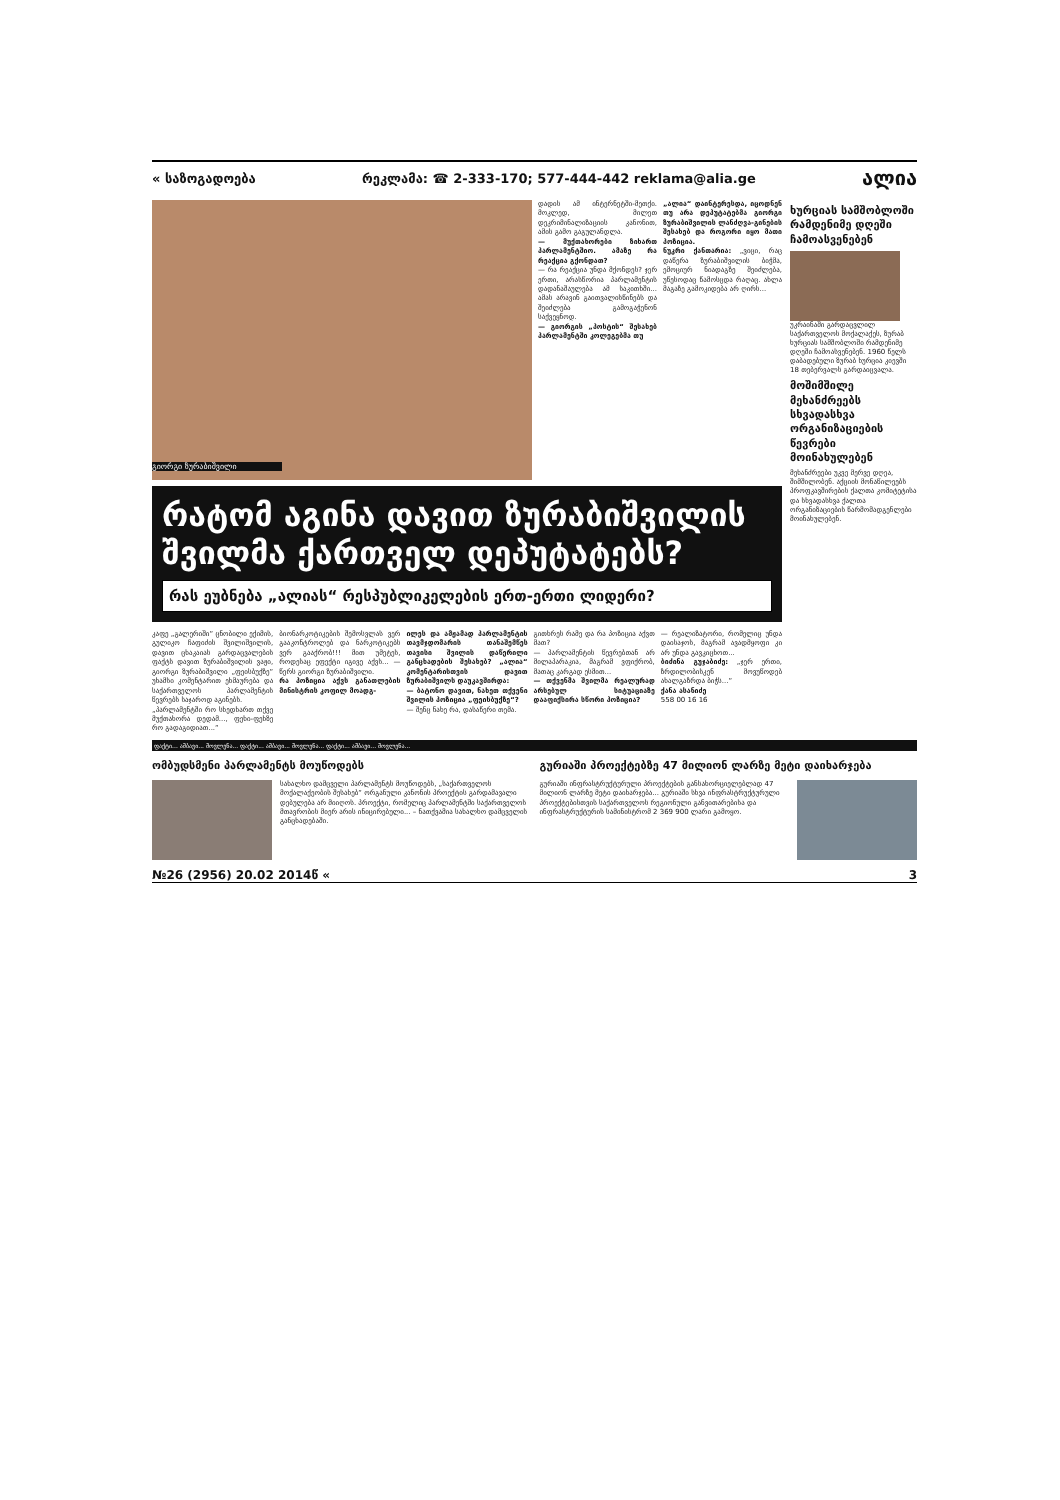« საზოგადოება რეკლამა: ☎ 2-333-170; 577-444-442 reklama@alia.ge ალია
გიორგი ზურაბიშვილი
დადის ამ ინტერნეტში-მეთქი. მოკლედ, მილეთ დეკრიმინალიზაციის კანონით, ამის გამო გაგულანდლა.
— მუქთახორები ზიხართ პარლამენტშიო. ამაზე რა რეაქცია გქონდათ?
— რა რეაქცია უნდა მქონდეს? ჯერ ერთი, არასწორია პარლამენტის დადანაშაულება ამ საკითხში... ამას არავინ გაითვალისწინებს და შეიძლება გამოგაჭენონ საქვეყნოდ.
— გიორგის „პოსტის“ შესახებ პარლამენტში კოლეგებმა თუ
„ალია“ დაინტერესდა, იცოდნენ თუ არა დეპუტატებმა გიორგი ზურაბიშვილის ლანძღვა-გინების შესახებ და როგორი იყო მათი პოზიცია.
ნუკრი ქანთარია: „ვიცი, რაც დაწერა ზურაბიშვილის ბიჭმა, ემოციურ ნიადაგზე შეიძლება, უწესოდაც წამოსცდა რაღაც. ახლა მაგაზე გამოკიდება არ ღირს...
რატომ აგინა დავით ზურაბიშვილის შვილმა ქართველ დეპუტატებს?
რას ეუბნება „ალიას“ რესპუბლიკელების ერთ-ერთი ლიდერი?
კაფე „გალერიში“ ცნობილი ექიმის, გულიკო ჩაფიძის შვილიშვილის, დავით ცხაკაიას გარდაცვალების ფაქტს დავით ზურაბიშვილის ვაჟი, გიორგი ზურაბიშვილი „ფეისბუქზე“ უხამსი კომენტარით ეხმაურება და საქართველოს პარლამენტის წევრებს საჯაროდ აგინებს.
„პარლამენტში რო სხედხართ თქვე მუქთახორა დედამ..., ფეხი-ფეხზე რო გადაგიდიათ...“
ბიონარკოტიკების შემოსვლას ვერ გააკონტროლებ და ნარკოტიკებს ვერ გააქრობ!!! მით უმეტეს, როდესაც ეფექტი იგივე აქვს... — წერს გიორგი ზურაბიშვილი.
რა პოზიცია აქვს განათლების მინისტრის კოფილ მოადგ-
ილეს და ამჟამად პარლამენტის თავმჯდომარის თანაშემწეს თავისი შვილის დაწერილი განცხადების შესახებ? „ალია“ კომენტარისთვის დავით ზურაბიშვილს დაუკავშირდა:
— ბატონო დავით, ნახეთ თქვენი შვილის პოზიცია „ფეისბუქზე“?
— შენც ნახე რა, დასაწერი თემა.
გითხრეს რამე და რა პოზიცია აქვთ მათ?
— პარლამენტის წევრებთან არ მილაპარაკია, მაგრამ ვფიქრობ, მათაც კარგად ესმით...
— თქვენმა შვილმა რეალურად არსებულ სიტუაციაზე დააფიქსირა სწორი პოზიცია?
— რეალიზატორი, რომელიც უნდა დაისაჯოს, მაგრამ ავადმყოფი კი არ უნდა გავკიცხოთ...
ბიძინა გუჯაბიძე: „ჯერ ერთი, ზრდილობისკენ მოვუწოდებ ახალგაზრდა ბიჭს...“
ქანა ასანიძე
558 00 16 16
ხურციას სამშობლოში რამდენიმე დღეში ჩამოასვენებენ
უკრაინაში გარდაცვლილ საქართველოს მოქალაქეს, ზურაბ ხურციას სამშობლოში რამდენიმე დღეში ჩამოასვენებენ. 1960 წელს დაბადებული ზურაბ ხურცია კიევში 18 თებერვალს გარდაიცვალა.
მოშიმშილე მეხანძრეებს სხვადასხვა ორგანიზაციების წევრები მოინახულებენ
მეხანძრეები უკვე მერვე დღეა, შიმშილობენ. აქციის მონაწილეებს პროფკავშირების ქალთა კომიტეტისა და სხვადასხვა ქალთა ორგანიზაციების წარმომადგენლები მოინახულებენ.
ფაქტი... ამბავი... მოვლენა... ფაქტი... ამბავი... მოვლენა... ფაქტი... ამბავი... მოვლენა...
ომბუდსმენი პარლამენტს მოუწოდებს
სახალხო დამცველი პარლამენტს მოუწოდებს, „საქართველოს მოქალაქეობის შესახებ“ ორგანული კანონის პროექტის გარდამავალი დებულება არ მიიღოს. პროექტი, რომელიც პარლამენტში საქართველოს მთავრობის მიერ არის ინიცირებული... – ნათქვამია სახალხო დამცველის განცხადებაში.
გურიაში პროექტებზე 47 მილიონ ლარზე მეტი დაიხარჯება
გურიაში ინფრასტრუქტურული პროექტების განსახორციელებლად 47 მილიონ ლარზე მეტი დაიხარჯება... გურიაში სხვა ინფრასტრუქტურული პროექტებისთვის საქართველოს რეგიონული განვითარებისა და ინფრასტრუქტურის სამინისტრომ 2 369 900 ლარი გამოყო.
№26 (2956) 20.02 2014წ « 3